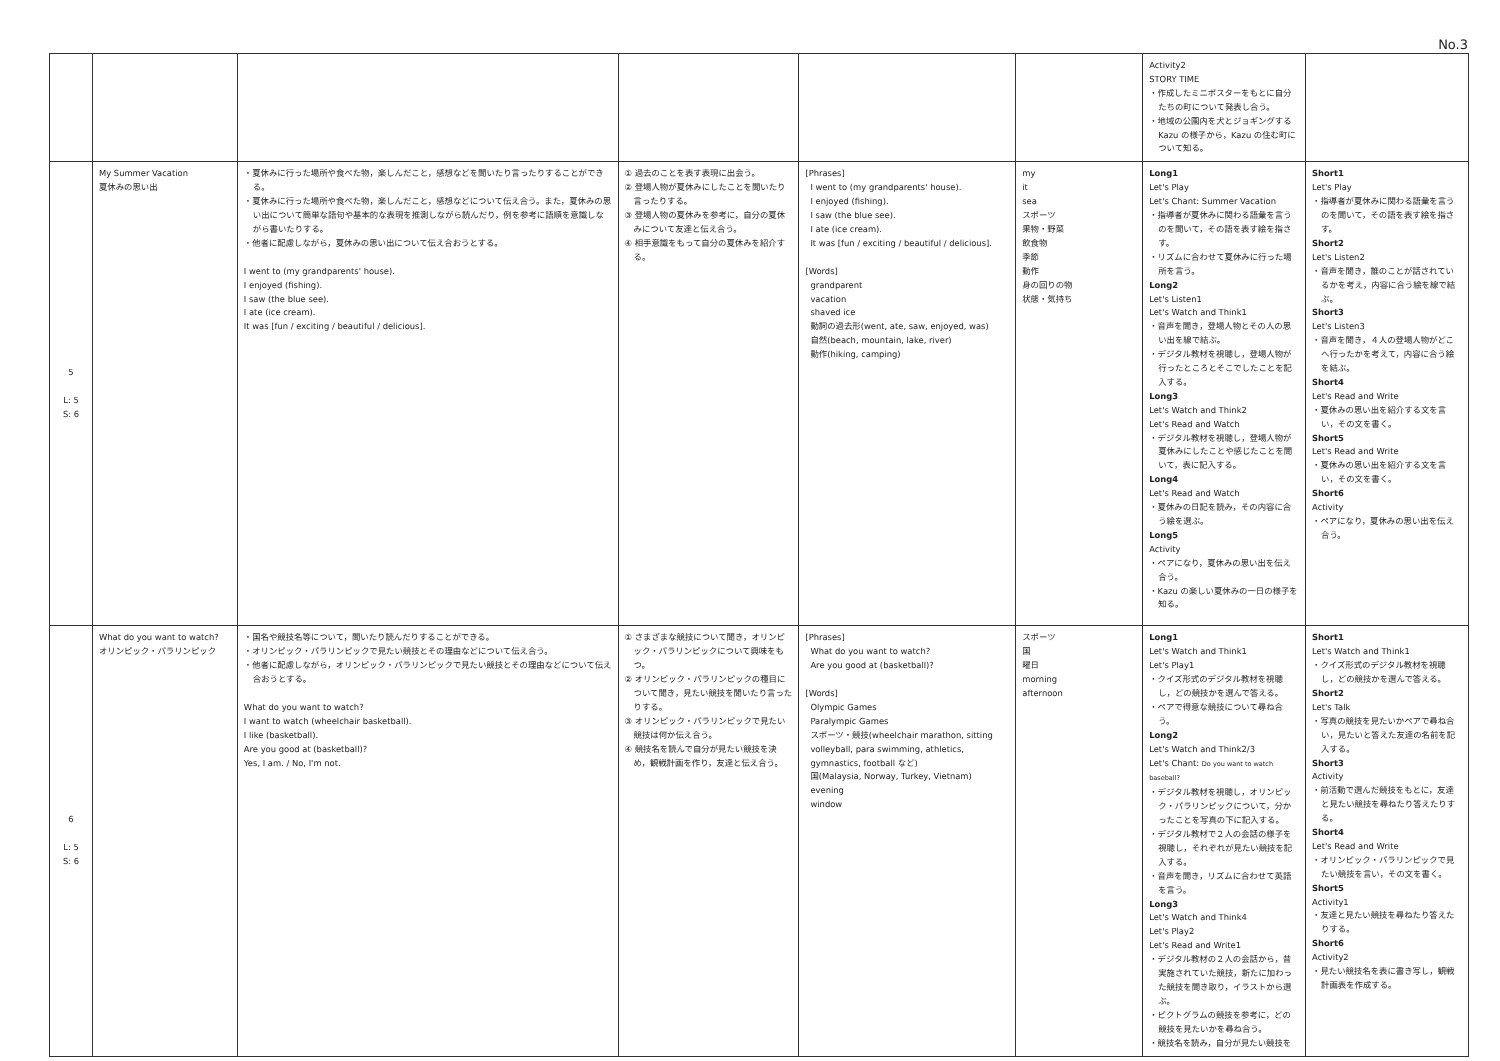No.3
| | | | | | | Activity2 STORY TIME ・作成したミニポスターをもとに自分たちの町について発表し合う。 ・地域の公園内を犬とジョギングする Kazu の様子から，Kazu の住む町について知る。 | |
| 5 L: 5 S: 6 | My Summer Vacation 夏休みの思い出 | ・夏休みに行った場所や食べた物，楽しんだこと，感想などを聞いたり言ったりすることができる。 ・夏休みに行った場所や食べた物，楽しんだこと，感想などについて伝え合う。また，夏休みの思い出について簡単な語句や基本的な表現を推測しながら読んだり，例を参考に語順を意識しながら書いたりする。 ・他者に配慮しながら，夏休みの思い出について伝え合おうとする。 I went to (my grandparents' house). I enjoyed (fishing). I saw (the blue see). I ate (ice cream). It was [fun / exciting / beautiful / delicious]. | ① 過去のことを表す表現に出会う。 ② 登場人物が夏休みにしたことを聞いたり言ったりする。 ③ 登場人物の夏休みを参考に，自分の夏休みについて友達と伝え合う。 ④ 相手意識をもって自分の夏休みを紹介する。 | [Phrases] I went to (my grandparents' house). I enjoyed (fishing). I saw (the blue see). I ate (ice cream). It was [fun / exciting / beautiful / delicious]. [Words] grandparent vacation shaved ice 動詞の過去形(went, ate, saw, enjoyed, was) 自然(beach, mountain, lake, river) 動作(hiking, camping) | my it sea スポーツ 果物・野菜 飲食物 季節 動作 身の回りの物 状態・気持ち | Long1 Let's Play Let's Chant: Summer Vacation ・指導者が夏休みに関わる語彙を言うのを聞いて，その語を表す絵を指さす。 ・リズムに合わせて夏休みに行った場所を言う。 Long2 Let's Listen1 Let's Watch and Think1 ・音声を聞き，登場人物とその人の思い出を線で結ぶ。 ・デジタル教材を視聴し，登場人物が行ったところとそこでしたことを記入する。 Long3 Let's Watch and Think2 Let's Read and Watch ・デジタル教材を視聴し，登場人物が夏休みにしたことや感じたことを聞いて，表に記入する。 Long4 Let's Read and Watch ・夏休みの日記を読み，その内容に合う絵を選ぶ。 Long5 Activity ・ペアになり，夏休みの思い出を伝え合う。 ・Kazu の楽しい夏休みの一日の様子を知る。 | Short1 Let's Play ・指導者が夏休みに関わる語彙を言うのを聞いて，その語を表す絵を指さす。 Short2 Let's Listen2 ・音声を聞き，誰のことが話されているかを考え，内容に合う絵を線で結ぶ。 Short3 Let's Listen3 ・音声を聞き，４人の登場人物がどこへ行ったかを考えて，内容に合う絵を結ぶ。 Short4 Let's Read and Write ・夏休みの思い出を紹介する文を言い，その文を書く。 Short5 Let's Read and Write ・夏休みの思い出を紹介する文を言い，その文を書く。 Short6 Activity ・ペアになり，夏休みの思い出を伝え合う。 |
| 6 L: 5 S: 6 | What do you want to watch? オリンピック・パラリンピック | ・国名や競技名等について，聞いたり読んだりすることができる。 ・オリンピック・パラリンピックで見たい競技とその理由などについて伝え合う。 ・他者に配慮しながら，オリンピック・パラリンピックで見たい競技とその理由などについて伝え合おうとする。 What do you want to watch? I want to watch (wheelchair basketball). I like (basketball). Are you good at (basketball)? Yes, I am. / No, I'm not. | ① さまざまな競技について聞き，オリンピック・パラリンピックについて興味をもつ。 ② オリンピック・パラリンピックの種目について聞き，見たい競技を聞いたり言ったりする。 ③ オリンピック・パラリンピックで見たい競技は何か伝え合う。 ④ 競技名を読んで自分が見たい競技を決め，観戦計画を作り，友達と伝え合う。 | [Phrases] What do you want to watch? Are you good at (basketball)? [Words] Olympic Games Paralympic Games スポーツ・競技(wheelchair marathon, sitting volleyball, para swimming, athletics, gymnastics, football など) 国(Malaysia, Norway, Turkey, Vietnam) evening window | スポーツ 国 曜日 morning afternoon | Long1 Let's Watch and Think1 Let's Play1 ・クイズ形式のデジタル教材を視聴し，どの競技かを選んで答える。 ・ペアで得意な競技について尋ね合う。 Long2 Let's Watch and Think2/3 Let's Chant: Do you want to watch baseball? ・デジタル教材を視聴し，オリンピック・パラリンピックについて，分かったことを写真の下に記入する。 ・デジタル教材で２人の会話の様子を視聴し，それぞれが見たい競技を記入する。 ・音声を聞き，リズムに合わせて英語を言う。 Long3 Let's Watch and Think4 Let's Play2 Let's Read and Write1 ・デジタル教材の２人の会話から，昔実施されていた競技，新たに加わった競技を聞き取り，イラストから選ぶ。 ・ピクトグラムの競技を参考に，どの競技を見たいかを尋ね合う。 ・競技名を読み，自分が見たい競技を | Short1 Let's Watch and Think1 ・クイズ形式のデジタル教材を視聴し，どの競技かを選んで答える。 Short2 Let's Talk ・写真の競技を見たいかペアで尋ね合い，見たいと答えた友達の名前を記入する。 Short3 Activity ・前活動で選んだ競技をもとに，友達と見たい競技を尋ねたり答えたりする。 Short4 Let's Read and Write ・オリンピック・パラリンピックで見たい競技を言い，その文を書く。 Short5 Activity1 ・友達と見たい競技を尋ねたり答えたりする。 Short6 Activity2 ・見たい競技名を表に書き写し，観戦計画表を作成する。 |